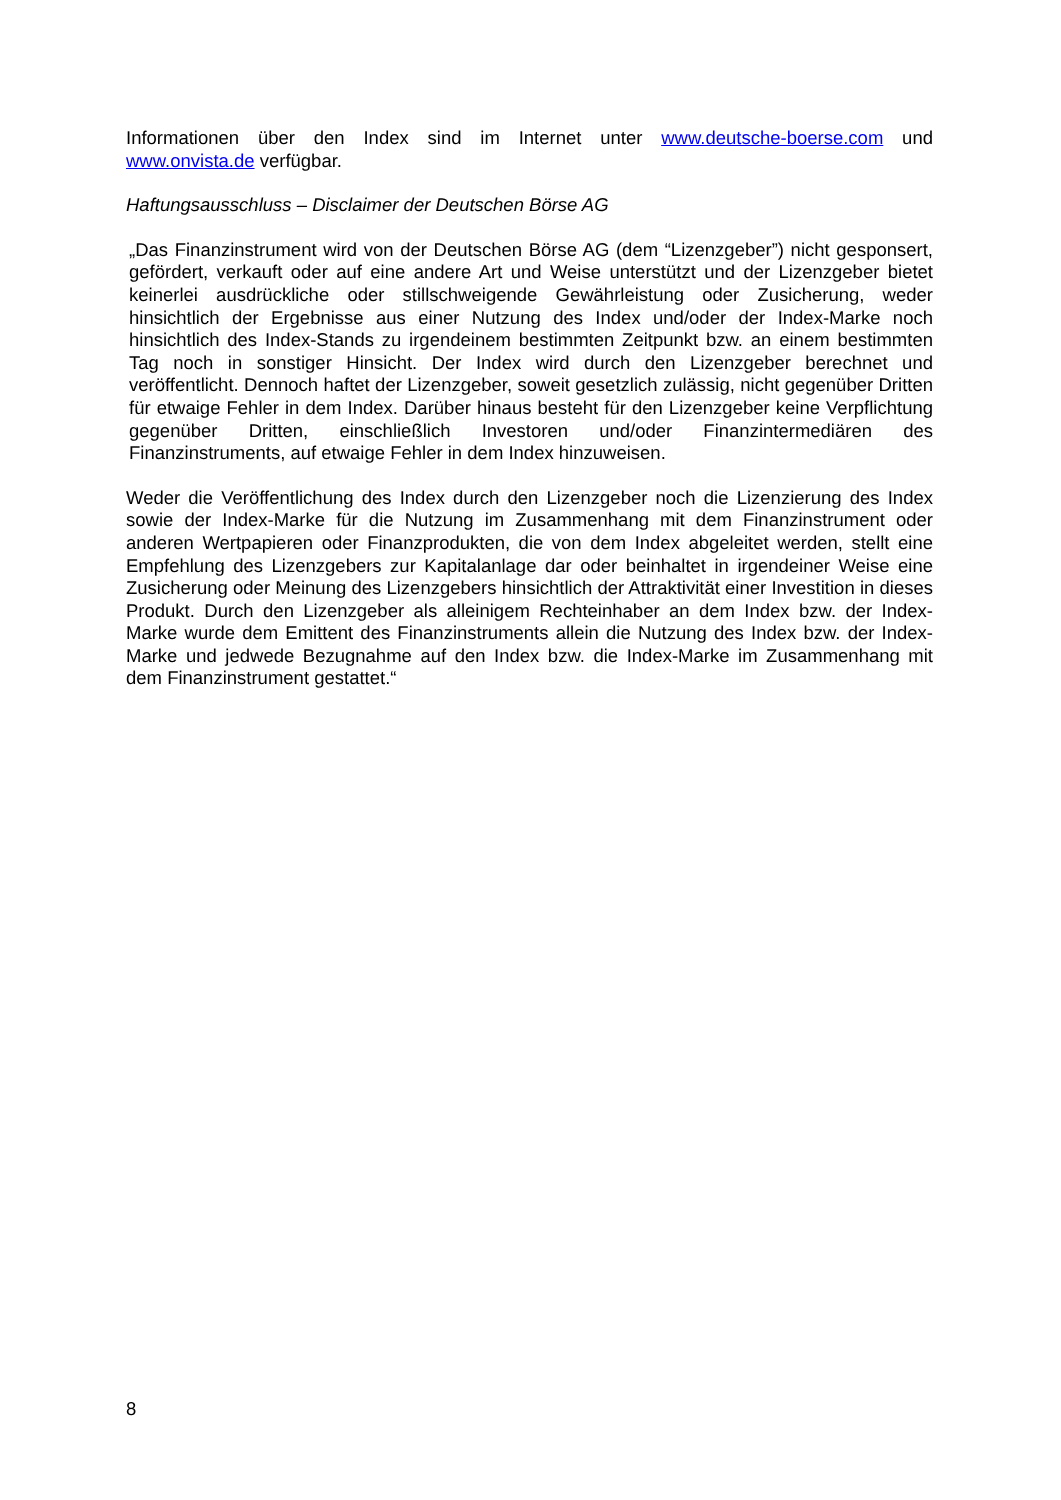Informationen über den Index sind im Internet unter www.deutsche-boerse.com und www.onvista.de verfügbar.
Haftungsausschluss – Disclaimer der Deutschen Börse AG
„Das Finanzinstrument wird von der Deutschen Börse AG (dem “Lizenzgeber”) nicht gesponsert, gefördert, verkauft oder auf eine andere Art und Weise unterstützt und der Lizenzgeber bietet keinerlei ausdrückliche oder stillschweigende Gewährleistung oder Zusicherung, weder hinsichtlich der Ergebnisse aus einer Nutzung des Index und/oder der Index-Marke noch hinsichtlich des Index-Stands zu irgendeinem bestimmten Zeitpunkt bzw. an einem bestimmten Tag noch in sonstiger Hinsicht. Der Index wird durch den Lizenzgeber berechnet und veröffentlicht. Dennoch haftet der Lizenzgeber, soweit gesetzlich zulässig, nicht gegenüber Dritten für etwaige Fehler in dem Index. Darüber hinaus besteht für den Lizenzgeber keine Verpflichtung gegenüber Dritten, einschließlich Investoren und/oder Finanzintermediären des Finanzinstruments, auf etwaige Fehler in dem Index hinzuweisen.
Weder die Veröffentlichung des Index durch den Lizenzgeber noch die Lizenzierung des Index sowie der Index-Marke für die Nutzung im Zusammenhang mit dem Finanzinstrument oder anderen Wertpapieren oder Finanzprodukten, die von dem Index abgeleitet werden, stellt eine Empfehlung des Lizenzgebers zur Kapitalanlage dar oder beinhaltet in irgendeiner Weise eine Zusicherung oder Meinung des Lizenzgebers hinsichtlich der Attraktivität einer Investition in dieses Produkt. Durch den Lizenzgeber als alleinigem Rechteinhaber an dem Index bzw. der Index-Marke wurde dem Emittent des Finanzinstruments allein die Nutzung des Index bzw. der Index-Marke und jedwede Bezugnahme auf den Index bzw. die Index-Marke im Zusammenhang mit dem Finanzinstrument gestattet.“
8